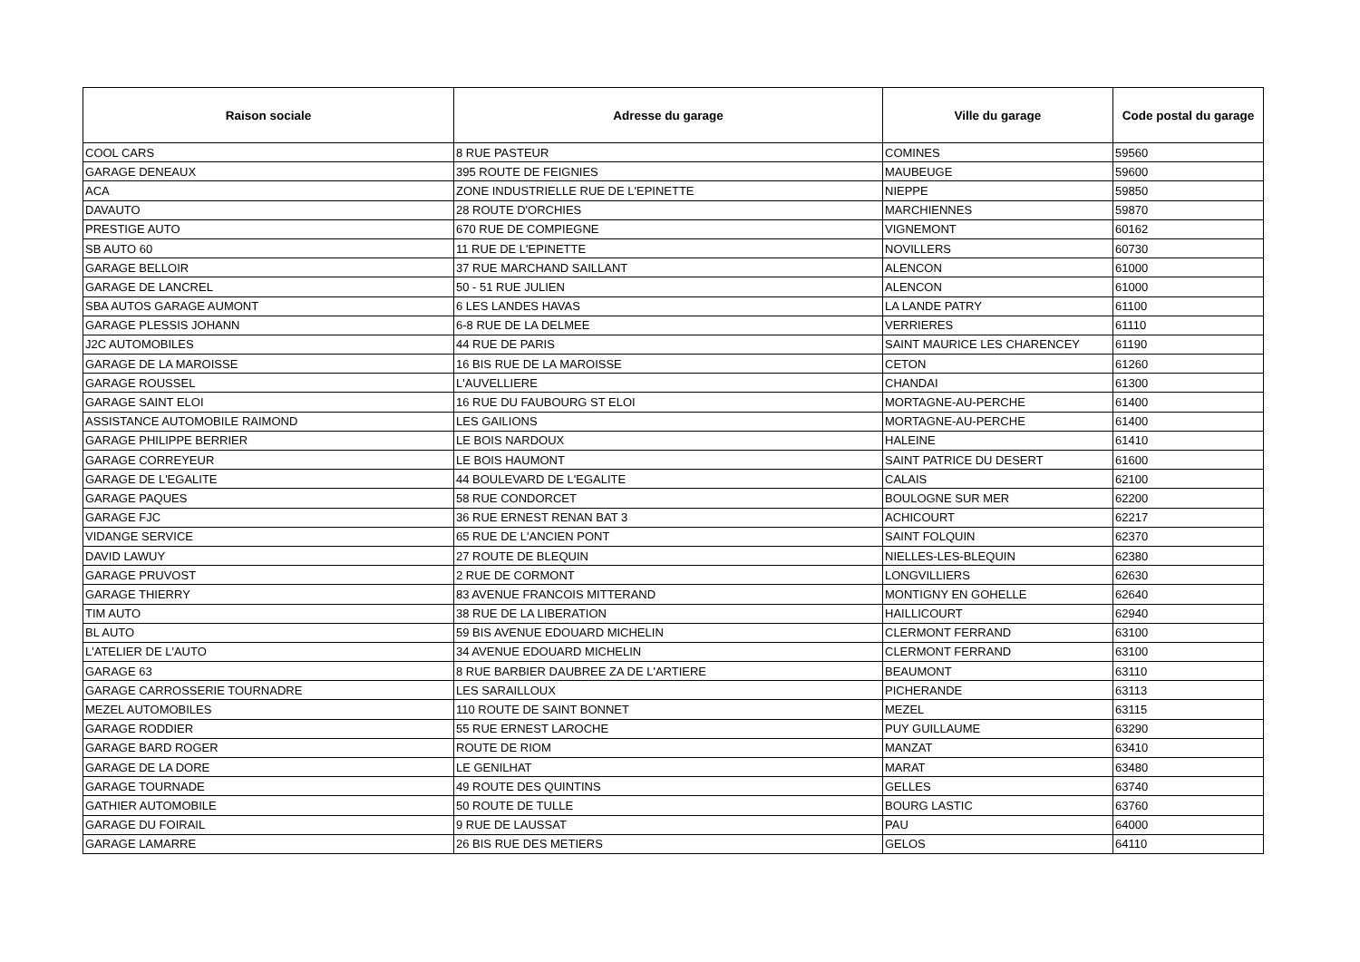| Raison sociale | Adresse du garage | Ville du garage | Code postal du garage |
| --- | --- | --- | --- |
| COOL CARS | 8 RUE PASTEUR | COMINES | 59560 |
| GARAGE DENEAUX | 395 ROUTE DE FEIGNIES | MAUBEUGE | 59600 |
| ACA | ZONE INDUSTRIELLE RUE DE L'EPINETTE | NIEPPE | 59850 |
| DAVAUTO | 28 ROUTE D'ORCHIES | MARCHIENNES | 59870 |
| PRESTIGE AUTO | 670 RUE DE COMPIEGNE | VIGNEMONT | 60162 |
| SB AUTO 60 | 11 RUE DE L'EPINETTE | NOVILLERS | 60730 |
| GARAGE BELLOIR | 37 RUE MARCHAND SAILLANT | ALENCON | 61000 |
| GARAGE DE LANCREL | 50 - 51 RUE JULIEN | ALENCON | 61000 |
| SBA AUTOS GARAGE AUMONT | 6 LES LANDES HAVAS | LA LANDE PATRY | 61100 |
| GARAGE PLESSIS JOHANN | 6-8 RUE DE LA DELMEE | VERRIERES | 61110 |
| J2C AUTOMOBILES | 44 RUE DE PARIS | SAINT MAURICE LES CHARENCEY | 61190 |
| GARAGE DE LA MAROISSE | 16 BIS RUE DE LA MAROISSE | CETON | 61260 |
| GARAGE ROUSSEL | L'AUVELLIERE | CHANDAI | 61300 |
| GARAGE SAINT ELOI | 16 RUE DU FAUBOURG ST ELOI | MORTAGNE-AU-PERCHE | 61400 |
| ASSISTANCE AUTOMOBILE RAIMOND | LES GAILIONS | MORTAGNE-AU-PERCHE | 61400 |
| GARAGE PHILIPPE BERRIER | LE BOIS NARDOUX | HALEINE | 61410 |
| GARAGE CORREYEUR | LE BOIS HAUMONT | SAINT PATRICE DU DESERT | 61600 |
| GARAGE DE L'EGALITE | 44 BOULEVARD DE L'EGALITE | CALAIS | 62100 |
| GARAGE PAQUES | 58 RUE CONDORCET | BOULOGNE SUR MER | 62200 |
| GARAGE FJC | 36 RUE ERNEST RENAN BAT 3 | ACHICOURT | 62217 |
| VIDANGE SERVICE | 65 RUE DE L'ANCIEN PONT | SAINT FOLQUIN | 62370 |
| DAVID LAWUY | 27 ROUTE DE BLEQUIN | NIELLES-LES-BLEQUIN | 62380 |
| GARAGE PRUVOST | 2 RUE DE CORMONT | LONGVILLIERS | 62630 |
| GARAGE THIERRY | 83 AVENUE FRANCOIS MITTERAND | MONTIGNY EN GOHELLE | 62640 |
| TIM AUTO | 38 RUE DE LA LIBERATION | HAILLICOURT | 62940 |
| BL AUTO | 59 BIS AVENUE EDOUARD MICHELIN | CLERMONT FERRAND | 63100 |
| L'ATELIER DE L'AUTO | 34 AVENUE EDOUARD MICHELIN | CLERMONT FERRAND | 63100 |
| GARAGE 63 | 8 RUE BARBIER DAUBREE ZA DE L'ARTIERE | BEAUMONT | 63110 |
| GARAGE CARROSSERIE TOURNADRE | LES SARAILLOUX | PICHERANDE | 63113 |
| MEZEL AUTOMOBILES | 110 ROUTE DE SAINT BONNET | MEZEL | 63115 |
| GARAGE RODDIER | 55 RUE ERNEST LAROCHE | PUY GUILLAUME | 63290 |
| GARAGE BARD ROGER | ROUTE DE RIOM | MANZAT | 63410 |
| GARAGE DE LA DORE | LE GENILHAT | MARAT | 63480 |
| GARAGE TOURNADE | 49 ROUTE DES QUINTINS | GELLES | 63740 |
| GATHIER AUTOMOBILE | 50 ROUTE DE TULLE | BOURG LASTIC | 63760 |
| GARAGE DU FOIRAIL | 9 RUE DE LAUSSAT | PAU | 64000 |
| GARAGE LAMARRE | 26 BIS RUE DES METIERS | GELOS | 64110 |